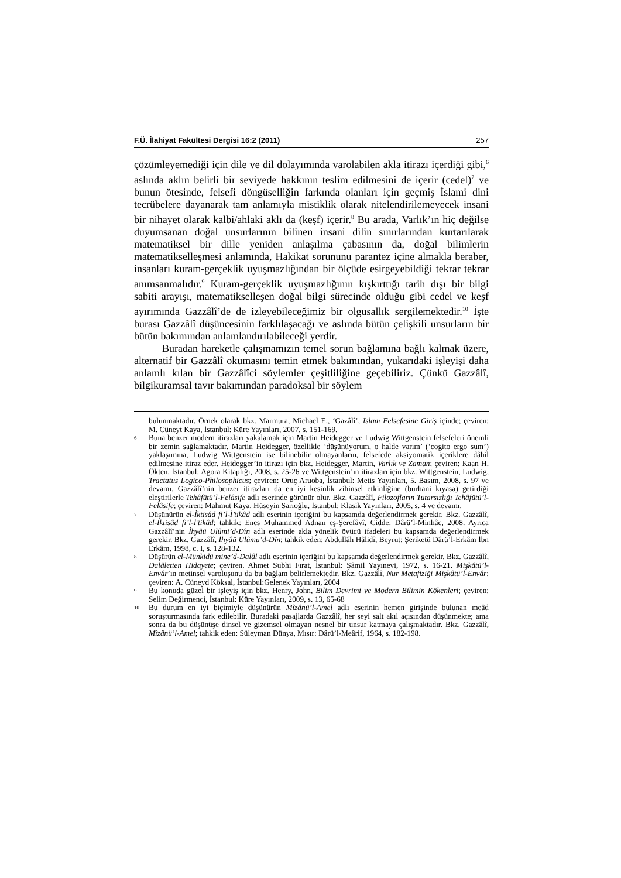F.Ü. İlahiyat Fakültesi Dergisi 16:2 (2011) 257
çözümleyemediği için dile ve dil dolayımında varolabilen akla itirazı içerdiği gibi,<sup>6</sup> aslında aklın belirli bir seviyede hakkının teslim edilmesini de içerir (cedel)<sup>7</sup> ve bunun ötesinde, felsefi döngüselliğin farkında olanları için geçmiş İslami dini tecrübelere dayanarak tam anlamıyla mistiklik olarak nitelendirilemeyecek insani bir nihayet olarak kalbi/ahlaki aklı da (keşf) içerir.<sup>8</sup> Bu arada, Varlık’ın hiç değilse duyumsanan doğal unsurlarının bilinen insani dilin sınırlarından kurtarılarak matematiksel bir dille yeniden anlaşılma çabasının da, doğal bilimlerin matematikselleşmesi anlamında, Hakikat sorununu parantez içine almakla beraber, insanları kuram-gerçeklik uyuşmazlığından bir ölçüde esirgeyebildiği tekrar tekrar anımsanmalıdır.<sup>9</sup> Kuram-gerçeklik uyuşmazlığının kışkırttığı tarih dışı bir bilgi sabiti arayışı, matematikselleşen doğal bilgi sürecinde olduğu gibi cedel ve keşf ayırımında Gazzâlî’de de izleyebileceğimiz bir olgusallık sergilemektedir.<sup>10</sup> İşte burası Gazzâlî düşüncesinin farklılaşacağı ve aslında bütün çelişkili unsurların bir bütün bakımından anlamlandırılabileceği yerdir.
Buradan hareketle çalışmamızın temel sorun bağlamına bağlı kalmak üzere, alternatif bir Gazzâlî okumasını temin etmek bakımından, yukarıdaki işleyişi daha anlamlı kılan bir Gazzâlîci söylemler çeşitliliğine geçebiliriz. Çünkü Gazzâlî, bilgikuramsal tavır bakımından paradoksal bir söylem
bulunmaktadır. Örnek olarak bkz. Marmura, Michael E., ‘Gazâlî’, İslam Felsefesine Giriş içinde; çeviren: M. Cüneyt Kaya, İstanbul: Küre Yayınları, 2007, s. 151-169.
6 Buna benzer modern itirazları yakalamak için Martin Heidegger ve Ludwig Wittgenstein felsefeleri önemli bir zemin sağlamaktadır. Martin Heidegger, özellikle ‘düşünüyorum, o halde varım’ (‘cogito ergo sum’) yaklaşımına, Ludwig Wittgenstein ise bilinebilir olmayanların, felsefede aksiyomatik içeriklere dâhil edilmesine itiraz eder. Heidegger’in itirazı için bkz. Heidegger, Martin, Varlık ve Zaman; çeviren: Kaan H. Ökten, İstanbul: Agora Kitaplığı, 2008, s. 25-26 ve Wittgenstein’ın itirazları için bkz. Wittgenstein, Ludwig, Tractatus Logico-Philosophicus; çeviren: Oruç Aruoba, İstanbul: Metis Yayınları, 5. Basım, 2008, s. 97 ve devamı. Gazzâlî’nin benzer itirazları da en iyi kesinlik zihinsel etkinliğine (burhani kıyasa) getirdiği eleştirilerle Tehâfütü’l-Felâsife adlı eserinde görünür olur. Bkz. Gazzâlî, Filozofların Tutarsızlığı Tehâfütü’l-Felâsife; çeviren: Mahmut Kaya, Hüseyin Sarıoğlu, İstanbul: Klasik Yayınları, 2005, s. 4 ve devamı.
7 Düşünürün el-İktisâd fi’l-İ’tikâd adlı eserinin içeriğini bu kapsamda değerlendirmek gerekir. Bkz. Gazzâlî, el-İktisâd fi’l-İ’tikâd; tahkik: Enes Muhammed Adnan eş-Şerefâvî, Cidde: Dârü’l-Minhâc, 2008. Ayrıca Gazzâlî’nin İhyâü Ulûmi’d-Dîn adlı eserinde akla yönelik övücü ifadeleri bu kapsamda değerlendirmek gerekir. Bkz. Gazzâlî, İhyâü Ulûmu’d-Dîn; tahkik eden: Abdullâh Hâlidî, Beyrut: Şeriketü Dârü’l-Erkâm İbn Erkâm, 1998, c. I, s. 128-132.
8 Düşürün el-Münkidü mine’d-Dalâl adlı eserinin içeriğini bu kapsamda değerlendirmek gerekir. Bkz. Gazzâlî, Dalâletten Hidayete; çeviren. Ahmet Subhi Fırat, İstanbul: Şâmil Yayınevi, 1972, s. 16-21. Mişkâtü’l-Envâr’ın metinsel varoluşunu da bu bağlam belirlemektedir. Bkz. Gazzâlî, Nur Metafiziği Mişkâtü’l-Envâr; çeviren: A. Cüneyd Köksal, İstanbul:Gelenek Yayınları, 2004
9 Bu konuda güzel bir işleyiş için bkz. Henry, John, Bilim Devrimi ve Modern Bilimin Kökenleri; çeviren: Selim Değirmenci, İstanbul: Küre Yayınları, 2009, s. 13, 65-68
10 Bu durum en iyi biçimiyle düşünürün Mîzânü’l-Amel adlı eserinin hemen girişinde bulunan meâd soruşturmasında fark edilebilir. Buradaki pasajlarda Gazzâlî, her şeyi salt akıl açısından düşünmekte; ama sonra da bu düşünüşe dinsel ve gizemsel olmayan nesnel bir unsur katmaya çalışmaktadır. Bkz. Gazzâlî, Mîzânü’l-Amel; tahkik eden: Süleyman Dünya, Mısır: Dârü’l-Meârif, 1964, s. 182-198.